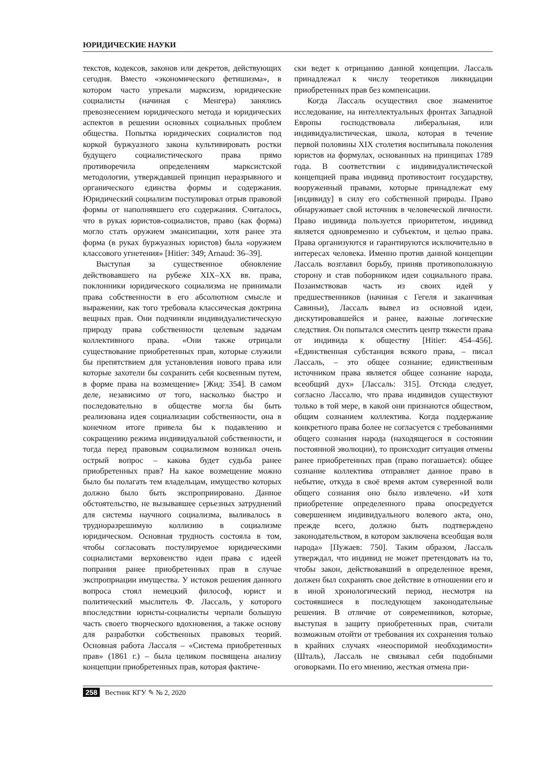ЮРИДИЧЕСКИЕ НАУКИ
текстов, кодексов, законов или декретов, действующих сегодня. Вместо «экономического фетишизма», в котором часто упрекали марксизм, юридические социалисты (начиная с Менгера) занялись превознесением юридического метода и юридических аспектов в решении основных социальных проблем общества. Попытка юридических социалистов под коркой буржуазного закона культивировать ростки будущего социалистического права прямо противоречила определениям марксистской методологии, утверждавшей принцип неразрывного и органического единства формы и содержания. Юридический социализм постулировал отрыв правовой формы от наполнявшего его содержания. Считалось, что в руках юристов-социалистов, право (как форма) могло стать оружием эмансипации, хотя ранее эта форма (в руках буржуазных юристов) была «оружием классового угнетения» [Hitier: 349; Arnaud: 36–39].
Выступая за существенное обновление действовавшего на рубеже XIX–XX вв. права, поклонники юридического социализма не принимали права собственности в его абсолютном смысле и выражении, как того требовала классическая доктрина вещных прав. Они подчиняли индивидуалистическую природу права собственности целевым задачам коллективного права. «Они также отрицали существование приобретенных прав, которые служили бы препятствием для установления нового права или которые захотели бы сохранить себя косвенным путем, в форме права на возмещение» [Жид: 354]. В самом деле, независимо от того, насколько быстро и последовательно в обществе могла бы быть реализована идея социализации собственности, она в конечном итоге привела бы к подавлению и сокращению режима индивидуальной собственности, и тогда перед правовым социализмом возникал очень острый вопрос – какова будет судьба ранее приобретенных прав? На какое возмещение можно было бы полагать тем владельцам, имущество которых должно было быть экспроприировано. Данное обстоятельство, не вызывавшее серьезных затруднений для системы научного социализма, выливалось в трудноразрешимую коллизию в социализме юридическом. Основная трудность состояла в том, чтобы согласовать постулируемое юридическими социалистами верховенство идеи права с идеей попрания ранее приобретенных прав в случае экспроприации имущества. У истоков решения данного вопроса стоял немецкий философ, юрист и политический мыслитель Ф. Лассаль, у которого впоследствии юристы-социалисты черпали большую часть своего творческого вдохновения, а также основу для разработки собственных правовых теорий. Основная работа Лассаля – «Система приобретенных прав» (1861 г.) – была целиком посвящена анализу концепции приобретенных прав, которая фактиче-
ски ведет к отрицанию данной концепции. Лассаль принадлежал к числу теоретиков ликвидации приобретенных прав без компенсации.
Когда Лассаль осуществил свое знаменитое исследование, на интеллектуальных фронтах Западной Европы господствовала либеральная, или индивидуалистическая, школа, которая в течение первой половины XIX столетия воспитывала поколения юристов на формулах, основанных на принципах 1789 года. В соответствии с индивидуалистической концепцией права индивид противостоит государству, вооруженный правами, которые принадлежат ему [индивиду] в силу его собственной природы. Право обнаруживает свой источник в человеческой личности. Право индивида пользуется приоритетом, индивид является одновременно и субъектом, и целью права. Права организуются и гарантируются исключительно в интересах человека. Именно против данной концепции Лассаль возглавил борьбу, приняв противоположную сторону и став поборником идеи социального права. Позаимствовав часть из своих идей у предшественников (начиная с Гегеля и заканчивая Савиньи), Лассаль вывел из основной идеи, дискутировавшейся и ранее, важные логические следствия. Он попытался сместить центр тяжести права от индивида к обществу [Hitier: 454–456]. «Единственная субстанция всякого права, – писал Лассаль, – это общее сознание; единственным источником права является общее сознание народа, всеобщий дух» [Лассаль: 315]. Отсюда следует, согласно Лассалю, что права индивидов существуют только в той мере, в какой они признаются обществом, общим сознанием коллектива. Когда поддержание конкретного права более не согласуется с требованиями общего сознания народа (находящегося в состоянии постоянной эволюции), то происходит ситуация отмены ранее приобретенных прав (право погашается): общее сознание коллектива отправляет данное право в небытие, откуда в своё время актом суверенной воли общего сознания оно было извлечено. «И хотя приобретение определенного права опосредуется совершением индивидуального волевого акта, оно, прежде всего, должно быть подтверждено законодательством, в котором заключена всеобщая воля народа» [Пужаев: 750]. Таким образом, Лассаль утверждал, что индивид не может претендовать на то, чтобы закон, действовавший в определенное время, должен был сохранять свое действие в отношении его и в иной хронологический период, несмотря на состоявшиеся в последующем законодательные решения. В отличие от современников, которые, выступая в защиту приобретенных прав, считали возможным отойти от требования их сохранения только в крайних случаях «неоспоримой необходимости» (Шталь), Лассаль не связывал себя подобными оговорками. По его мнению, жесткая отмена при-
258 Вестник КГУ ✎ № 2, 2020